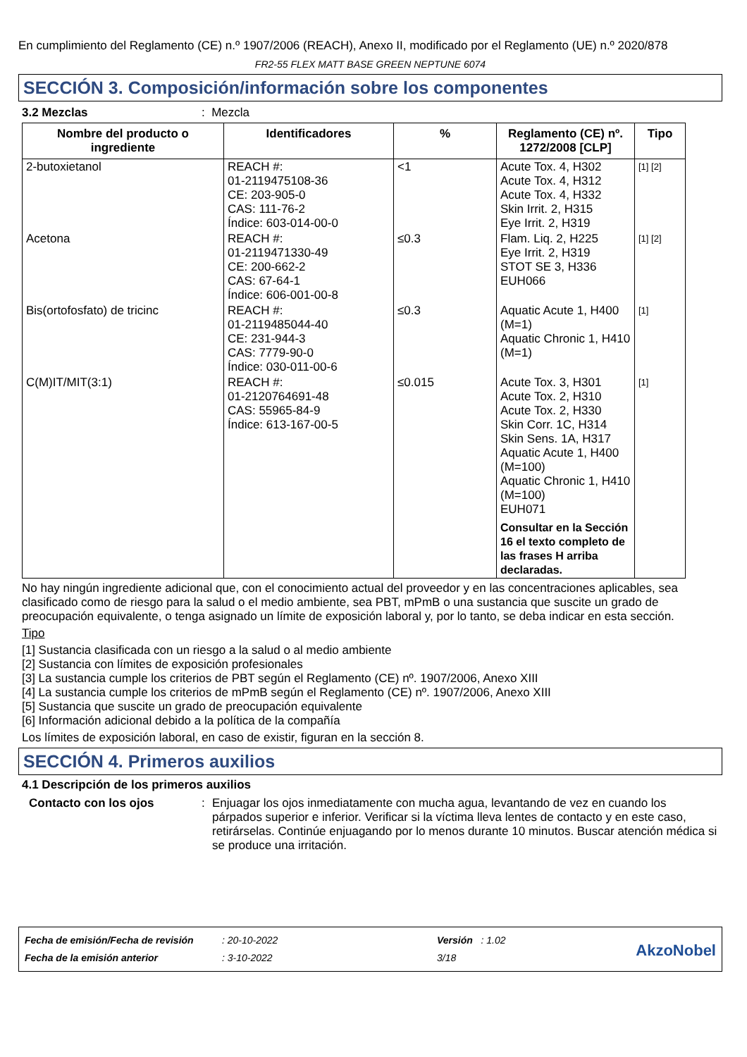En cumplimiento del Reglamento (CE) n.º 1907/2006 (REACH), Anexo II, modificado por el Reglamento (UE) n.º 2020/878
FR2-55 FLEX MATT BASE GREEN NEPTUNE 6074
SECCIÓN 3. Composición/información sobre los componentes
3.2 Mezclas: Mezcla
| Nombre del producto o ingrediente | Identificadores | % | Reglamento (CE) nº. 1272/2008 [CLP] | Tipo |
| --- | --- | --- | --- | --- |
| 2-butoxietanol | REACH #: 01-2119475108-36 CE: 203-905-0 CAS: 111-76-2 Índice: 603-014-00-0 | <1 | Acute Tox. 4, H302 Acute Tox. 4, H312 Acute Tox. 4, H332 Skin Irrit. 2, H315 Eye Irrit. 2, H319 | [1] [2] |
| Acetona | REACH #: 01-2119471330-49 CE: 200-662-2 CAS: 67-64-1 Índice: 606-001-00-8 | ≤0.3 | Flam. Liq. 2, H225 Eye Irrit. 2, H319 STOT SE 3, H336 EUH066 | [1] [2] |
| Bis(ortofosfato) de tricinc | REACH #: 01-2119485044-40 CE: 231-944-3 CAS: 7779-90-0 Índice: 030-011-00-6 | ≤0.3 | Aquatic Acute 1, H400 (M=1) Aquatic Chronic 1, H410 (M=1) | [1] |
| C(M)IT/MIT(3:1) | REACH #: 01-2120764691-48 CAS: 55965-84-9 Índice: 613-167-00-5 | ≤0.015 | Acute Tox. 3, H301 Acute Tox. 2, H310 Acute Tox. 2, H330 Skin Corr. 1C, H314 Skin Sens. 1A, H317 Aquatic Acute 1, H400 (M=100) Aquatic Chronic 1, H410 (M=100) EUH071 Consultar en la Sección 16 el texto completo de las frases H arriba declaradas. | [1] |
No hay ningún ingrediente adicional que, con el conocimiento actual del proveedor y en las concentraciones aplicables, sea clasificado como de riesgo para la salud o el medio ambiente, sea PBT, mPmB o una sustancia que suscite un grado de preocupación equivalente, o tenga asignado un límite de exposición laboral y, por lo tanto, se deba indicar en esta sección.
Tipo
[1] Sustancia clasificada con un riesgo a la salud o al medio ambiente
[2] Sustancia con límites de exposición profesionales
[3] La sustancia cumple los criterios de PBT según el Reglamento (CE) nº. 1907/2006, Anexo XIII
[4] La sustancia cumple los criterios de mPmB según el Reglamento (CE) nº. 1907/2006, Anexo XIII
[5] Sustancia que suscite un grado de preocupación equivalente
[6] Información adicional debido a la política de la compañía
Los límites de exposición laboral, en caso de existir, figuran en la sección 8.
SECCIÓN 4. Primeros auxilios
4.1 Descripción de los primeros auxilios
Contacto con los ojos: Enjuagar los ojos inmediatamente con mucha agua, levantando de vez en cuando los párpados superior e inferior. Verificar si la víctima lleva lentes de contacto y en este caso, retirárselas. Continúe enjuagando por lo menos durante 10 minutos. Buscar atención médica si se produce una irritación.
Fecha de emisión/Fecha de revisión
Fecha de la emisión anterior
: 20-10-2022
: 3-10-2022
Versión : 1.02
3/18
AkzoNobel